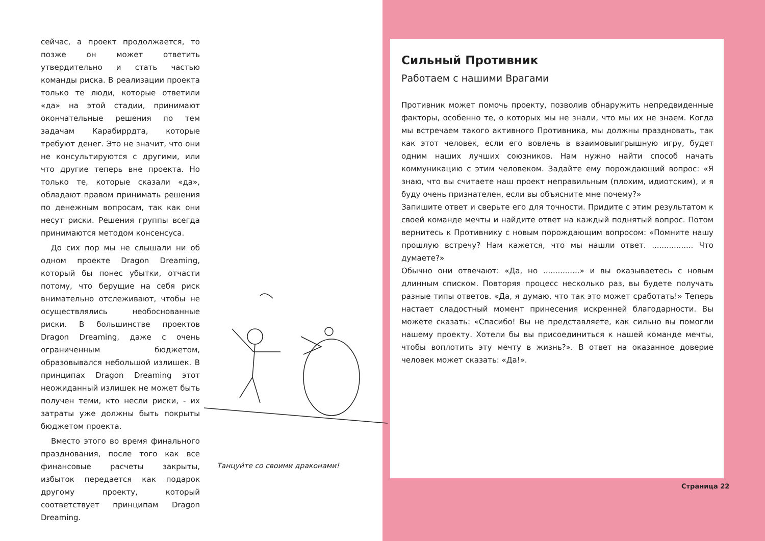сейчас, а проект продолжается, то позже он может ответить утвердительно и стать частью команды риска. В реализации проекта только те люди, которые ответили «да» на этой стадии, принимают окончательные решения по тем задачам Карабиррдта, которые требуют денег. Это не значит, что они не консультируются с другими, или что другие теперь вне проекта. Но только те, которые сказали «да», обладают правом принимать решения по денежным вопросам, так как они несут риски. Решения группы всегда принимаются методом консенсуса.
До сих пор мы не слышали ни об одном проекте Dragon Dreaming, который бы понес убытки, отчасти потому, что берущие на себя риск внимательно отслеживают, чтобы не осуществлялись необоснованные риски. В большинстве проектов Dragon Dreaming, даже с очень ограниченным бюджетом, образовывался небольшой излишек. В принципах Dragon Dreaming этот неожиданный излишек не может быть получен теми, кто несли риски, - их затраты уже должны быть покрыты бюджетом проекта.
Вместо этого во время финального празднования, после того как все финансовые расчеты закрыты, избыток передается как подарок другому проекту, который соответствует принципам Dragon Dreaming.
Танцуйте со своими драконами!
Сильный Противник
Работаем с нашими Врагами
Противник может помочь проекту, позволив обнаружить непредвиденные факторы, особенно те, о которых мы не знали, что мы их не знаем. Когда мы встречаем такого активного Противника, мы должны праздновать, так как этот человек, если его вовлечь в взаимовыигрышную игру, будет одним наших лучших союзников. Нам нужно найти способ начать коммуникацию с этим человеком. Задайте ему порождающий вопрос: «Я знаю, что вы считаете наш проект неправильным (плохим, идиотским), и я буду очень признателен, если вы объясните мне почему?»
Запишите ответ и сверьте его для точности. Придите с этим результатом к своей команде мечты и найдите ответ на каждый поднятый вопрос. Потом вернитесь к Противнику с новым порождающим вопросом: «Помните нашу прошлую встречу? Нам кажется, что мы нашли ответ. ................. Что думаете?»
Обычно они отвечают: «Да, но ...............» и вы оказываетесь с новым длинным списком. Повторяя процесс несколько раз, вы будете получать разные типы ответов. «Да, я думаю, что так это может сработать!» Теперь настает сладостный момент принесения искренней благодарности. Вы можете сказать: «Спасибо! Вы не представляете, как сильно вы помогли нашему проекту. Хотели бы вы присоединиться к нашей команде мечты, чтобы воплотить эту мечту в жизнь?». В ответ на оказанное доверие человек может сказать: «Да!».
Страница 22